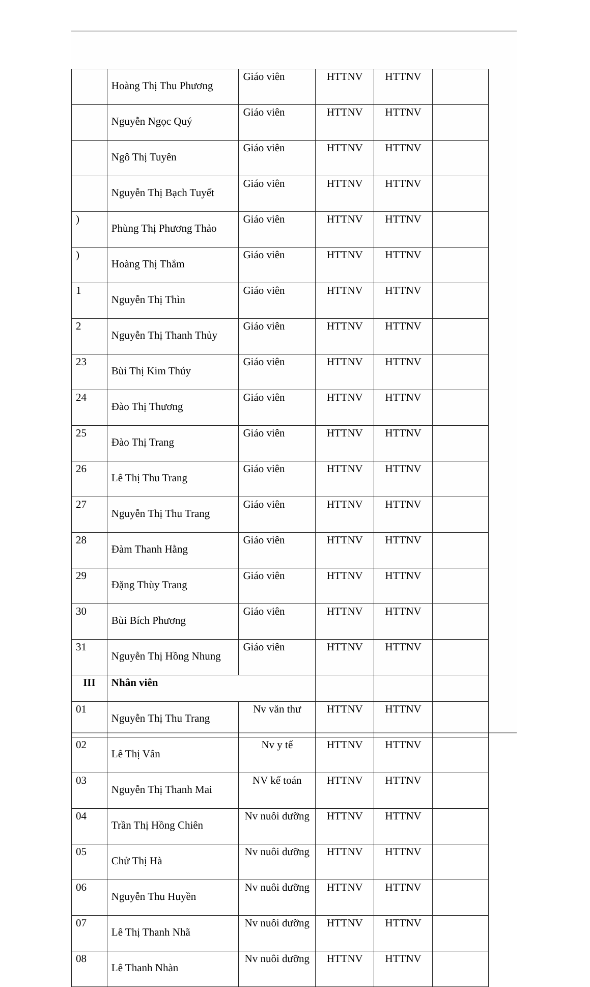| | Hoàng Thị Thu Phương | Giáo viên | HTTNV | HTTNV | |
| | Nguyễn Ngọc Quý | Giáo viên | HTTNV | HTTNV | |
| | Ngô Thị Tuyên | Giáo viên | HTTNV | HTTNV | |
| | Nguyễn Thị Bạch Tuyết | Giáo viên | HTTNV | HTTNV | |
| ) | Phùng Thị Phương Thảo | Giáo viên | HTTNV | HTTNV | |
| ) | Hoàng Thị Thắm | Giáo viên | HTTNV | HTTNV | |
| 1 | Nguyễn Thị Thìn | Giáo viên | HTTNV | HTTNV | |
| 2 | Nguyễn Thị Thanh Thủy | Giáo viên | HTTNV | HTTNV | |
| 23 | Bùi Thị Kim Thúy | Giáo viên | HTTNV | HTTNV | |
| 24 | Đào Thị Thương | Giáo viên | HTTNV | HTTNV | |
| 25 | Đào Thị Trang | Giáo viên | HTTNV | HTTNV | |
| 26 | Lê Thị Thu Trang | Giáo viên | HTTNV | HTTNV | |
| 27 | Nguyễn Thị Thu Trang | Giáo viên | HTTNV | HTTNV | |
| 28 | Đàm Thanh Hằng | Giáo viên | HTTNV | HTTNV | |
| 29 | Đặng Thùy Trang | Giáo viên | HTTNV | HTTNV | |
| 30 | Bùi Bích Phương | Giáo viên | HTTNV | HTTNV | |
| 31 | Nguyễn Thị Hồng Nhung | Giáo viên | HTTNV | HTTNV | |
| III | Nhân viên | | | | |
| 01 | Nguyễn Thị Thu Trang | Nv văn thư | HTTNV | HTTNV | |
| 02 | Lê Thị Vân | Nv y tế | HTTNV | HTTNV | |
| 03 | Nguyễn Thị Thanh Mai | NV kế toán | HTTNV | HTTNV | |
| 04 | Trần Thị Hồng Chiên | Nv nuôi dưỡng | HTTNV | HTTNV | |
| 05 | Chử Thị Hà | Nv nuôi dưỡng | HTTNV | HTTNV | |
| 06 | Nguyễn Thu Huyền | Nv nuôi dưỡng | HTTNV | HTTNV | |
| 07 | Lê Thị Thanh Nhã | Nv nuôi dưỡng | HTTNV | HTTNV | |
| 08 | Lê Thanh Nhàn | Nv nuôi dưỡng | HTTNV | HTTNV | |